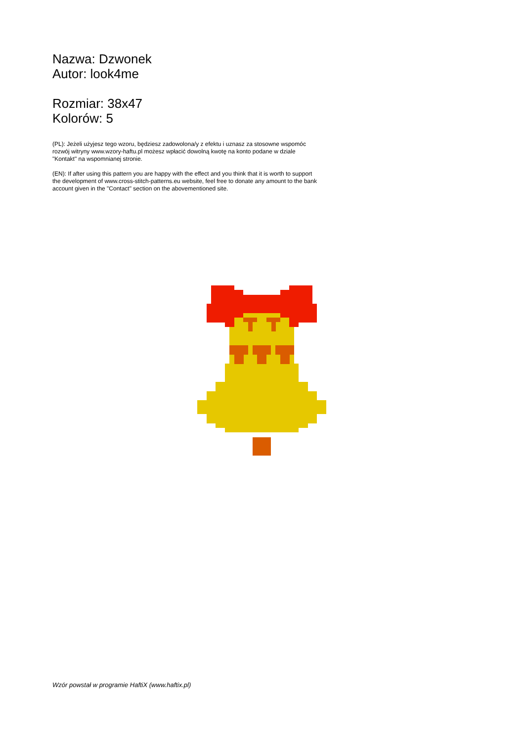Nazwa: Dzwonek
Autor: look4me
Rozmiar: 38x47
Kolorów: 5
(PL): Jeżeli użyjesz tego wzoru, będziesz zadowolona/y z efektu i uznasz za stosowne wspomóc rozwój witryny www.wzory-haftu.pl możesz wpłacić dowolną kwotę na konto podane w dziale "Kontakt" na wspomnianej stronie.
(EN): If after using this pattern you are happy with the effect and you think that it is worth to support the development of www.cross-stitch-patterns.eu website, feel free to donate any amount to the bank account given in the "Contact" section on the abovementioned site.
Wzór powstał w programie HaftiX (www.haftix.pl)